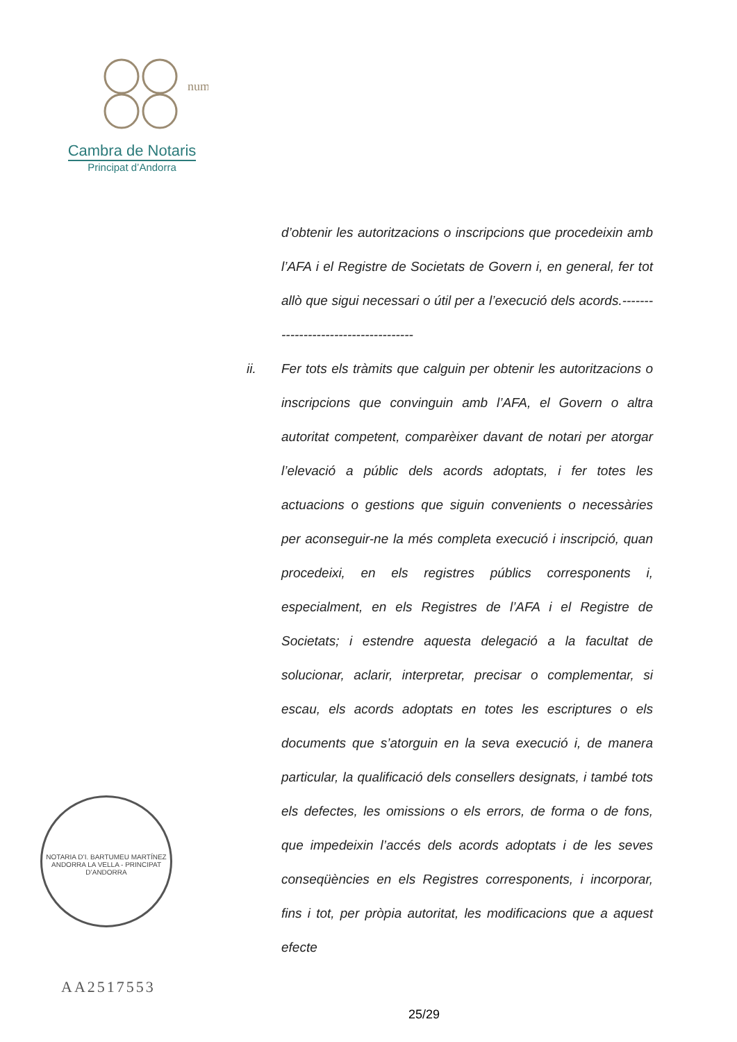num
Cambra de Notaris
Principat d’Andorra
d’obtenir les autoritzacions o inscripcions que procedeixin amb l’AFA i el Registre de Societats de Govern i, en general, fer tot allò que sigui necessari o útil per a l’execució dels acords.-------------------------------------
ii. Fer tots els tràmits que calguin per obtenir les autoritzacions o inscripcions que convinguin amb l’AFA, el Govern o altra autoritat competent, comparèixer davant de notari per atorgar l’elevació a públic dels acords adoptats, i fer totes les actuacions o gestions que siguin convenients o necessàries per aconseguir-ne la més completa execució i inscripció, quan procedeixi, en els registres públics corresponents i, especialment, en els Registres de l’AFA i el Registre de Societats; i estendre aquesta delegació a la facultat de solucionar, aclarir, interpretar, precisar o complementar, si escau, els acords adoptats en totes les escriptures o els documents que s’atorguin en la seva execució i, de manera particular, la qualificació dels consellers designats, i també tots els defectes, les omissions o els errors, de forma o de fons, que impedeixin l’accés dels acords adoptats i de les seves conseqüències en els Registres corresponents, i incorporar, fins i tot, per pròpia autoritat, les modificacions que a aquest efecte
NOTARIA D’I. BARTUMEU MARTÍNEZ
ANDORRA LA VELLA - PRINCIPAT D’ANDORRA
AA2517553
25/29